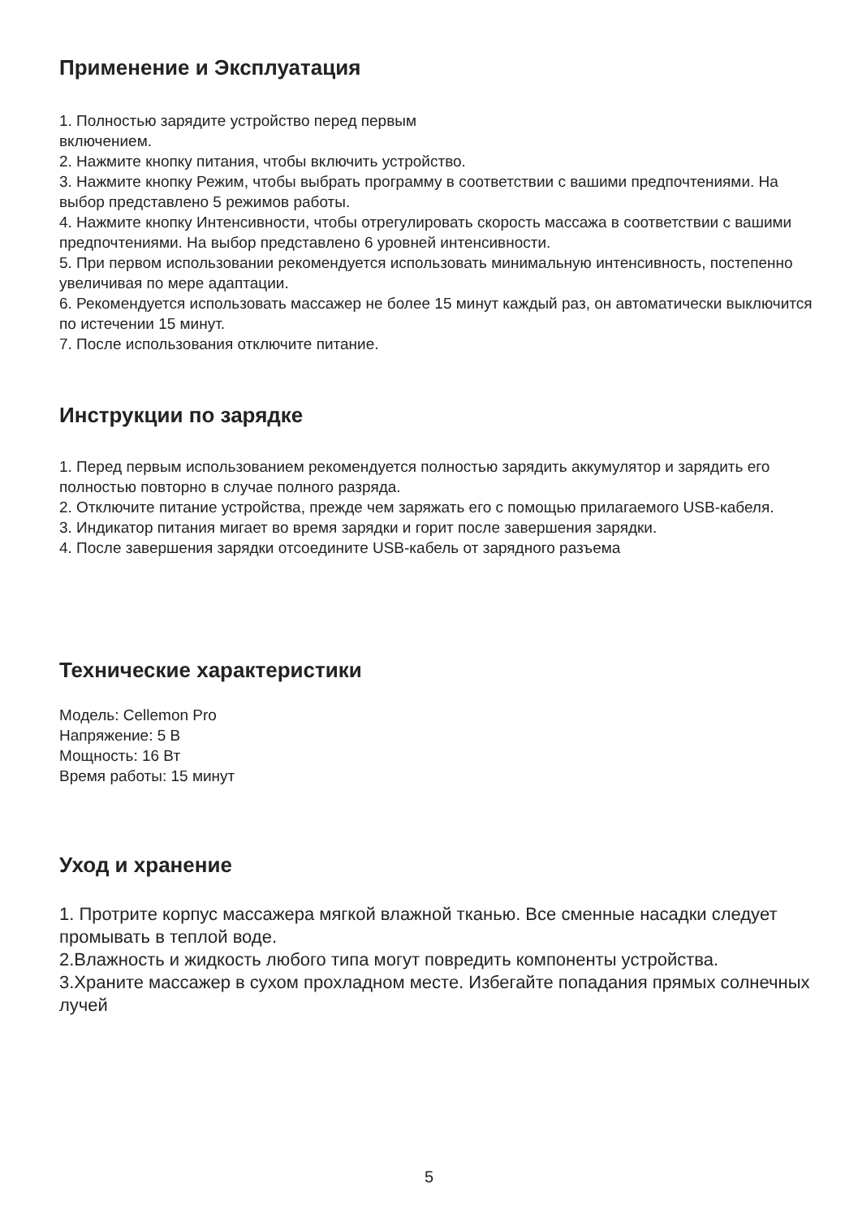Применение и Эксплуатация
1. Полностью зарядите устройство перед первым
включением.
2. Нажмите кнопку питания, чтобы включить устройство.
3. Нажмите кнопку Режим, чтобы выбрать программу в соответствии с вашими предпочтениями. На выбор представлено 5 режимов работы.
4. Нажмите кнопку Интенсивности, чтобы отрегулировать скорость массажа в соответствии с вашими предпочтениями. На выбор представлено 6 уровней интенсивности.
5. При первом использовании рекомендуется использовать минимальную интенсивность, постепенно увеличивая по мере адаптации.
6. Рекомендуется использовать массажер не более 15 минут каждый раз, он автоматически выключится по истечении 15 минут.
7. После использования отключите питание.
Инструкции по зарядке
1. Перед первым использованием рекомендуется полностью зарядить аккумулятор и зарядить его полностью повторно в случае полного разряда.
2. Отключите питание устройства, прежде чем заряжать его с помощью прилагаемого USB-кабеля.
3. Индикатор питания мигает во время зарядки и горит после завершения зарядки.
4. После завершения зарядки отсоедините USB-кабель от зарядного разъема
Технические характеристики
Модель: Cellemon Pro
Напряжение: 5 В
Мощность: 16 Вт
Время работы: 15 минут
Уход и хранение
1. Протрите корпус массажера мягкой влажной тканью. Все сменные насадки следует промывать в теплой воде.
2.Влажность и жидкость любого типа могут повредить компоненты устройства.
3.Храните массажер в сухом прохладном месте. Избегайте попадания прямых солнечных лучей
5